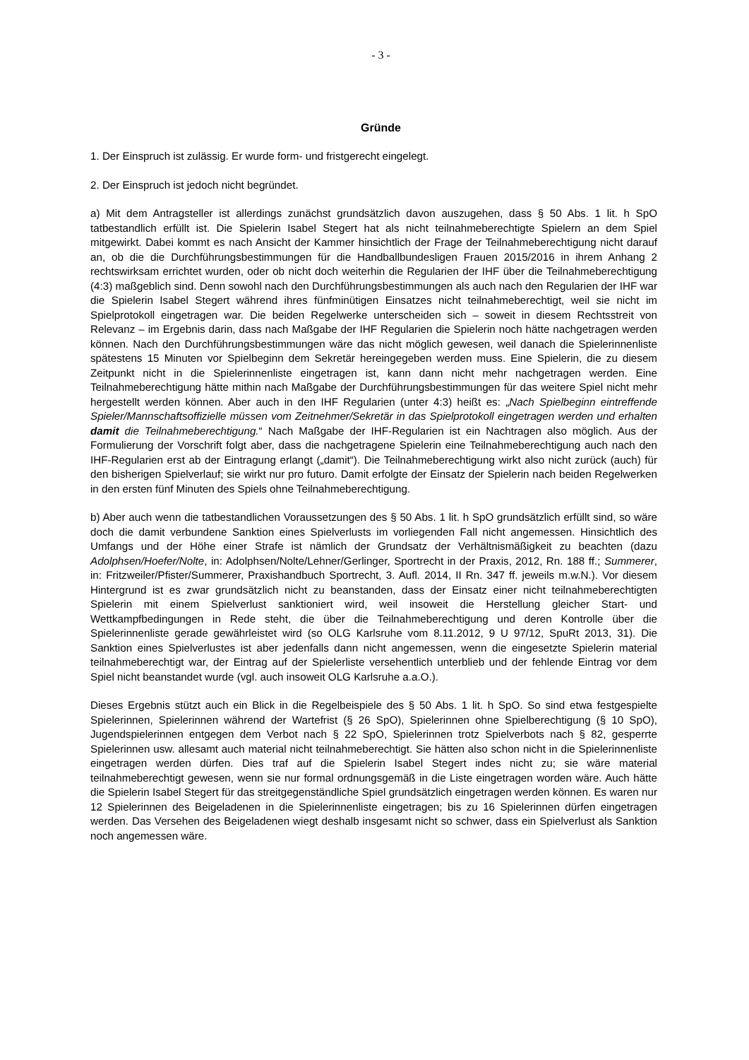- 3 -
Gründe
1. Der Einspruch ist zulässig. Er wurde form- und fristgerecht eingelegt.
2. Der Einspruch ist jedoch nicht begründet.
a) Mit dem Antragsteller ist allerdings zunächst grundsätzlich davon auszugehen, dass § 50 Abs. 1 lit. h SpO tatbestandlich erfüllt ist. Die Spielerin Isabel Stegert hat als nicht teilnahmeberechtigte Spielern an dem Spiel mitgewirkt. Dabei kommt es nach Ansicht der Kammer hinsichtlich der Frage der Teilnahmeberechtigung nicht darauf an, ob die die Durchführungsbestimmungen für die Handballbundesligen Frauen 2015/2016 in ihrem Anhang 2 rechtswirksam errichtet wurden, oder ob nicht doch weiterhin die Regularien der IHF über die Teilnahmeberechtigung (4:3) maßgeblich sind. Denn sowohl nach den Durchführungsbestimmungen als auch nach den Regularien der IHF war die Spielerin Isabel Stegert während ihres fünfminütigen Einsatzes nicht teilnahmeberechtigt, weil sie nicht im Spielprotokoll eingetragen war. Die beiden Regelwerke unterscheiden sich – soweit in diesem Rechtsstreit von Relevanz – im Ergebnis darin, dass nach Maßgabe der IHF Regularien die Spielerin noch hätte nachgetragen werden können. Nach den Durchführungsbestimmungen wäre das nicht möglich gewesen, weil danach die Spielerinnenliste spätestens 15 Minuten vor Spielbeginn dem Sekretär hereingegeben werden muss. Eine Spielerin, die zu diesem Zeitpunkt nicht in die Spielerinnenliste eingetragen ist, kann dann nicht mehr nachgetragen werden. Eine Teilnahmeberechtigung hätte mithin nach Maßgabe der Durchführungsbestimmungen für das weitere Spiel nicht mehr hergestellt werden können. Aber auch in den IHF Regularien (unter 4:3) heißt es: „Nach Spielbeginn eintreffende Spieler/Mannschaftsoffizielle müssen vom Zeitnehmer/Sekretär in das Spielprotokoll eingetragen werden und erhalten damit die Teilnahmeberechtigung.“ Nach Maßgabe der IHF-Regularien ist ein Nachtragen also möglich. Aus der Formulierung der Vorschrift folgt aber, dass die nachgetragene Spielerin eine Teilnahmeberechtigung auch nach den IHF-Regularien erst ab der Eintragung erlangt („damit“). Die Teilnahmeberechtigung wirkt also nicht zurück (auch) für den bisherigen Spielverlauf; sie wirkt nur pro futuro. Damit erfolgte der Einsatz der Spielerin nach beiden Regelwerken in den ersten fünf Minuten des Spiels ohne Teilnahmeberechtigung.
b) Aber auch wenn die tatbestandlichen Voraussetzungen des § 50 Abs. 1 lit. h SpO grundsätzlich erfüllt sind, so wäre doch die damit verbundene Sanktion eines Spielverlusts im vorliegenden Fall nicht angemessen. Hinsichtlich des Umfangs und der Höhe einer Strafe ist nämlich der Grundsatz der Verhältnismäßigkeit zu beachten (dazu Adolphsen/Hoefer/Nolte, in: Adolphsen/Nolte/Lehner/Gerlinger, Sportrecht in der Praxis, 2012, Rn. 188 ff.; Summerer, in: Fritzweiler/Pfister/Summerer, Praxishandbuch Sportrecht, 3. Aufl. 2014, II Rn. 347 ff. jeweils m.w.N.). Vor diesem Hintergrund ist es zwar grundsätzlich nicht zu beanstanden, dass der Einsatz einer nicht teilnahmeberechtigten Spielerin mit einem Spielverlust sanktioniert wird, weil insoweit die Herstellung gleicher Start- und Wettkampfbedingungen in Rede steht, die über die Teilnahmeberechtigung und deren Kontrolle über die Spielerinnenliste gerade gewährleistet wird (so OLG Karlsruhe vom 8.11.2012, 9 U 97/12, SpuRt 2013, 31). Die Sanktion eines Spielverlustes ist aber jedenfalls dann nicht angemessen, wenn die eingesetzte Spielerin material teilnahmeberechtigt war, der Eintrag auf der Spielerliste versehentlich unterblieb und der fehlende Eintrag vor dem Spiel nicht beanstandet wurde (vgl. auch insoweit OLG Karlsruhe a.a.O.).
Dieses Ergebnis stützt auch ein Blick in die Regelbeispiele des § 50 Abs. 1 lit. h SpO. So sind etwa festgespielte Spielerinnen, Spielerinnen während der Wartefrist (§ 26 SpO), Spielerinnen ohne Spielberechtigung (§ 10 SpO), Jugendspielerinnen entgegen dem Verbot nach § 22 SpO, Spielerinnen trotz Spielverbots nach § 82, gesperrte Spielerinnen usw. allesamt auch material nicht teilnahmeberechtigt. Sie hätten also schon nicht in die Spielerinnenliste eingetragen werden dürfen. Dies traf auf die Spielerin Isabel Stegert indes nicht zu; sie wäre material teilnahmeberechtigt gewesen, wenn sie nur formal ordnungsgemäß in die Liste eingetragen worden wäre. Auch hätte die Spielerin Isabel Stegert für das streitgegenständliche Spiel grundsätzlich eingetragen werden können. Es waren nur 12 Spielerinnen des Beigeladenen in die Spielerinnenliste eingetragen; bis zu 16 Spielerinnen dürfen eingetragen werden. Das Versehen des Beigeladenen wiegt deshalb insgesamt nicht so schwer, dass ein Spielverlust als Sanktion noch angemessen wäre.